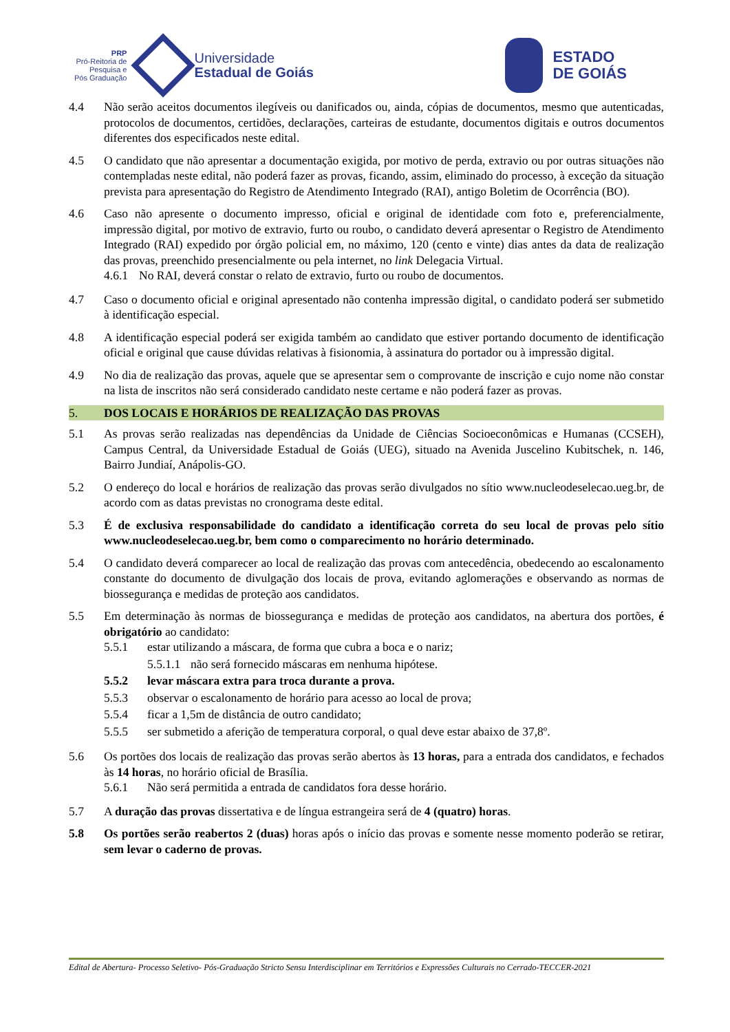PRP
Pró-Reitoria de
Pesquisa e
Pós Graduação
Universidade
Estadual de Goiás
ESTADO
DE GOIÁS
4.4 Não serão aceitos documentos ilegíveis ou danificados ou, ainda, cópias de documentos, mesmo que autenticadas, protocolos de documentos, certidões, declarações, carteiras de estudante, documentos digitais e outros documentos diferentes dos especificados neste edital.
4.5 O candidato que não apresentar a documentação exigida, por motivo de perda, extravio ou por outras situações não contempladas neste edital, não poderá fazer as provas, ficando, assim, eliminado do processo, à exceção da situação prevista para apresentação do Registro de Atendimento Integrado (RAI), antigo Boletim de Ocorrência (BO).
4.6 Caso não apresente o documento impresso, oficial e original de identidade com foto e, preferencialmente, impressão digital, por motivo de extravio, furto ou roubo, o candidato deverá apresentar o Registro de Atendimento Integrado (RAI) expedido por órgão policial em, no máximo, 120 (cento e vinte) dias antes da data de realização das provas, preenchido presencialmente ou pela internet, no link Delegacia Virtual.
4.6.1
No RAI, deverá constar o relato de extravio, furto ou roubo de documentos.
4.7 Caso o documento oficial e original apresentado não contenha impressão digital, o candidato poderá ser submetido à identificação especial.
4.8 A identificação especial poderá ser exigida também ao candidato que estiver portando documento de identificação oficial e original que cause dúvidas relativas à fisionomia, à assinatura do portador ou à impressão digital.
4.9 No dia de realização das provas, aquele que se apresentar sem o comprovante de inscrição e cujo nome não constar na lista de inscritos não será considerado candidato neste certame e não poderá fazer as provas.
5. DOS LOCAIS E HORÁRIOS DE REALIZAÇÃO DAS PROVAS
5.1 As provas serão realizadas nas dependências da Unidade de Ciências Socioeconômicas e Humanas (CCSEH), Campus Central, da Universidade Estadual de Goiás (UEG), situado na Avenida Juscelino Kubitschek, n. 146, Bairro Jundiaí, Anápolis-GO.
5.2 O endereço do local e horários de realização das provas serão divulgados no sítio www.nucleodeselecao.ueg.br, de acordo com as datas previstas no cronograma deste edital.
5.3 É de exclusiva responsabilidade do candidato a identificação correta do seu local de provas pelo sítio www.nucleodeselecao.ueg.br, bem como o comparecimento no horário determinado.
5.4 O candidato deverá comparecer ao local de realização das provas com antecedência, obedecendo ao escalonamento constante do documento de divulgação dos locais de prova, evitando aglomerações e observando as normas de biossegurança e medidas de proteção aos candidatos.
5.5 Em determinação às normas de biossegurança e medidas de proteção aos candidatos, na abertura dos portões, é obrigatório ao candidato:
5.5.1 estar utilizando a máscara, de forma que cubra a boca e o nariz;
5.5.1.1
não será fornecido máscaras em nenhuma hipótese.
5.5.2 levar máscara extra para troca durante a prova.
5.5.3 observar o escalonamento de horário para acesso ao local de prova;
5.5.4 ficar a 1,5m de distância de outro candidato;
5.5.5 ser submetido a aferição de temperatura corporal, o qual deve estar abaixo de 37,8º.
5.6 Os portões dos locais de realização das provas serão abertos às 13 horas, para a entrada dos candidatos, e fechados às 14 horas, no horário oficial de Brasília.
5.6.1 Não será permitida a entrada de candidatos fora desse horário.
5.7 A duração das provas dissertativa e de língua estrangeira será de 4 (quatro) horas.
5.8 Os portões serão reabertos 2 (duas) horas após o início das provas e somente nesse momento poderão se retirar, sem levar o caderno de provas.
Edital de Abertura- Processo Seletivo- Pós-Graduação Stricto Sensu Interdisciplinar em Territórios e Expressões Culturais no Cerrado-TECCER-2021